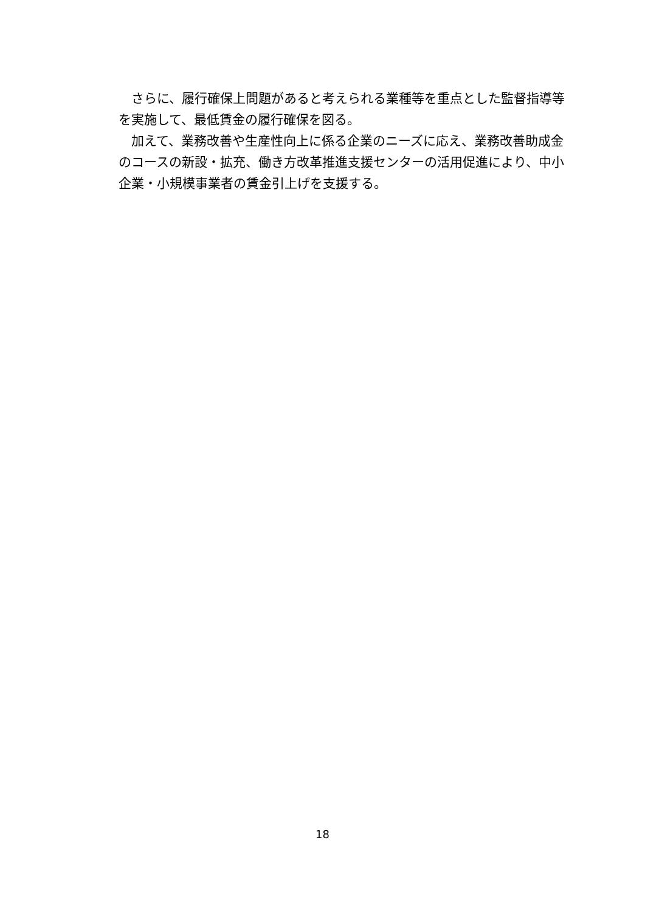さらに、履行確保上問題があると考えられる業種等を重点とした監督指導等を実施して、最低賃金の履行確保を図る。
　加えて、業務改善や生産性向上に係る企業のニーズに応え、業務改善助成金のコースの新設・拡充、働き方改革推進支援センターの活用促進により、中小企業・小規模事業者の賃金引上げを支援する。
18